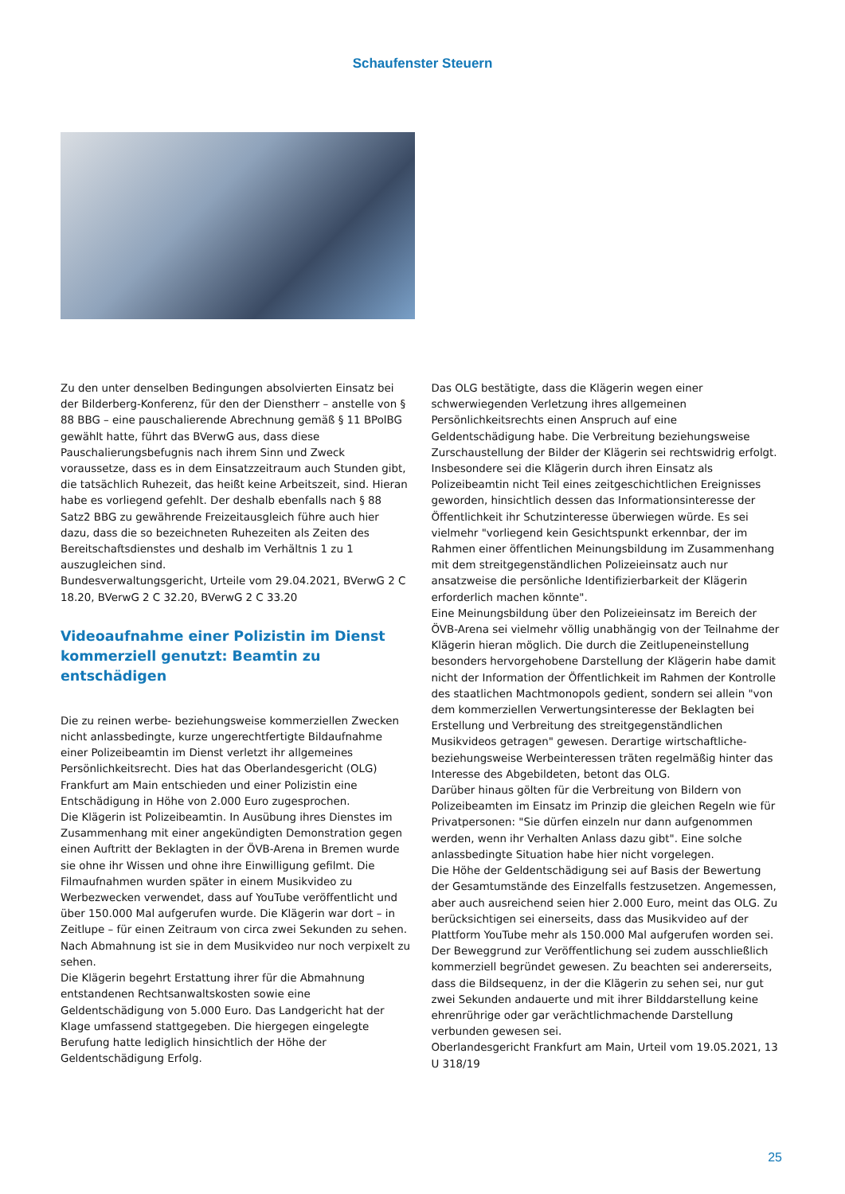Schaufenster Steuern
Zu den unter denselben Bedingungen absolvierten Einsatz bei der Bilderberg-Konferenz, für den der Dienstherr – anstelle von § 88 BBG – eine pauschalierende Abrechnung gemäß § 11 BPolBG gewählt hatte, führt das BVerwG aus, dass diese Pauschalierungsbefugnis nach ihrem Sinn und Zweck voraussetze, dass es in dem Einsatzzeitraum auch Stunden gibt, die tatsächlich Ruhezeit, das heißt keine Arbeitszeit, sind. Hieran habe es vorliegend gefehlt. Der deshalb ebenfalls nach § 88 Satz2 BBG zu gewährende Freizeitausgleich führe auch hier dazu, dass die so bezeichneten Ruhezeiten als Zeiten des Bereitschaftsdienstes und deshalb im Verhältnis 1 zu 1 auszugleichen sind.
Bundesverwaltungsgericht, Urteile vom 29.04.2021, BVerwG 2 C 18.20, BVerwG 2 C 32.20, BVerwG 2 C 33.20
Videoaufnahme einer Polizistin im Dienst kommerziell genutzt: Beamtin zu entschädigen
Die zu reinen werbe- beziehungsweise kommerziellen Zwecken nicht anlassbedingte, kurze ungerechtfertigte Bildaufnahme einer Polizeibeamtin im Dienst verletzt ihr allgemeines Persönlichkeitsrecht. Dies hat das Oberlandesgericht (OLG) Frankfurt am Main entschieden und einer Polizistin eine Entschädigung in Höhe von 2.000 Euro zugesprochen.
Die Klägerin ist Polizeibeamtin. In Ausübung ihres Dienstes im Zusammenhang mit einer angekündigten Demonstration gegen einen Auftritt der Beklagten in der ÖVB-Arena in Bremen wurde sie ohne ihr Wissen und ohne ihre Einwilligung gefilmt. Die Filmaufnahmen wurden später in einem Musikvideo zu Werbezwecken verwendet, dass auf YouTube veröffentlicht und über 150.000 Mal aufgerufen wurde. Die Klägerin war dort – in Zeitlupe – für einen Zeitraum von circa zwei Sekunden zu sehen. Nach Abmahnung ist sie in dem Musikvideo nur noch verpixelt zu sehen.
Die Klägerin begehrt Erstattung ihrer für die Abmahnung entstandenen Rechtsanwaltskosten sowie eine Geldentschädigung von 5.000 Euro. Das Landgericht hat der Klage umfassend stattgegeben. Die hiergegen eingelegte Berufung hatte lediglich hinsichtlich der Höhe der Geldentschädigung Erfolg.
Das OLG bestätigte, dass die Klägerin wegen einer schwerwiegenden Verletzung ihres allgemeinen Persönlichkeitsrechts einen Anspruch auf eine Geldentschädigung habe. Die Verbreitung beziehungsweise Zurschaustellung der Bilder der Klägerin sei rechtswidrig erfolgt. Insbesondere sei die Klägerin durch ihren Einsatz als Polizeibeamtin nicht Teil eines zeitgeschichtlichen Ereignisses geworden, hinsichtlich dessen das Informationsinteresse der Öffentlichkeit ihr Schutzinteresse überwiegen würde. Es sei vielmehr "vorliegend kein Gesichtspunkt erkennbar, der im Rahmen einer öffentlichen Meinungsbildung im Zusammenhang mit dem streitgegenständlichen Polizeieinsatz auch nur ansatzweise die persönliche Identifizierbarkeit der Klägerin erforderlich machen könnte".
Eine Meinungsbildung über den Polizeieinsatz im Bereich der ÖVB-Arena sei vielmehr völlig unabhängig von der Teilnahme der Klägerin hieran möglich. Die durch die Zeitlupeneinstellung besonders hervorgehobene Darstellung der Klägerin habe damit nicht der Information der Öffentlichkeit im Rahmen der Kontrolle des staatlichen Machtmonopols gedient, sondern sei allein "von dem kommerziellen Verwertungsinteresse der Beklagten bei Erstellung und Verbreitung des streitgegenständlichen Musikvideos getragen" gewesen. Derartige wirtschaftliche- beziehungsweise Werbeinteressen träten regelmäßig hinter das Interesse des Abgebildeten, betont das OLG.
Darüber hinaus gölten für die Verbreitung von Bildern von Polizeibeamten im Einsatz im Prinzip die gleichen Regeln wie für Privatpersonen: "Sie dürfen einzeln nur dann aufgenommen werden, wenn ihr Verhalten Anlass dazu gibt". Eine solche anlassbedingte Situation habe hier nicht vorgelegen.
Die Höhe der Geldentschädigung sei auf Basis der Bewertung der Gesamtumstände des Einzelfalls festzusetzen. Angemessen, aber auch ausreichend seien hier 2.000 Euro, meint das OLG. Zu berücksichtigen sei einerseits, dass das Musikvideo auf der Plattform YouTube mehr als 150.000 Mal aufgerufen worden sei. Der Beweggrund zur Veröffentlichung sei zudem ausschließlich kommerziell begründet gewesen. Zu beachten sei andererseits, dass die Bildsequenz, in der die Klägerin zu sehen sei, nur gut zwei Sekunden andauerte und mit ihrer Bilddarstellung keine ehrenrührige oder gar verächtlichmachende Darstellung verbunden gewesen sei.
Oberlandesgericht Frankfurt am Main, Urteil vom 19.05.2021, 13 U 318/19
25